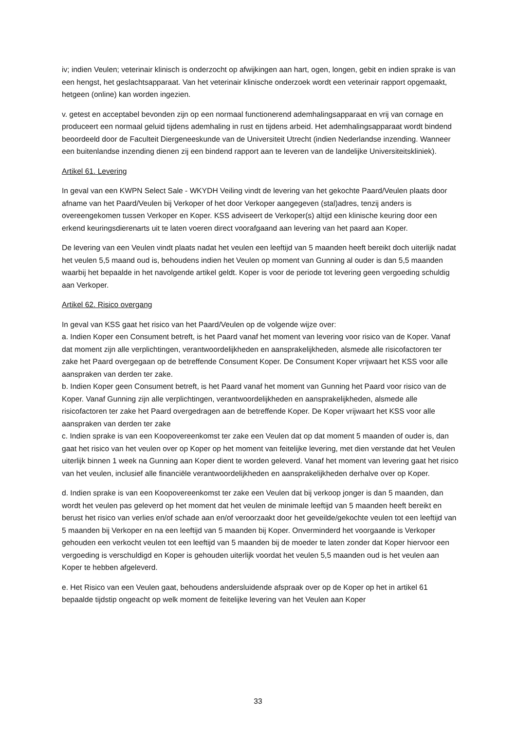iv; indien Veulen; veterinair klinisch is onderzocht op afwijkingen aan hart, ogen, longen, gebit en indien sprake is van een hengst, het geslachtsapparaat. Van het veterinair klinische onderzoek wordt een veterinair rapport opgemaakt, hetgeen (online) kan worden ingezien.
v. getest en acceptabel bevonden zijn op een normaal functionerend ademhalingsapparaat en vrij van cornage en produceert een normaal geluid tijdens ademhaling in rust en tijdens arbeid. Het ademhalingsapparaat wordt bindend beoordeeld door de Faculteit Diergeneeskunde van de Universiteit Utrecht (indien Nederlandse inzending. Wanneer een buitenlandse inzending dienen zij een bindend rapport aan te leveren van de landelijke Universiteitskliniek).
Artikel 61. Levering
In geval van een KWPN Select Sale - WKYDH Veiling vindt de levering van het gekochte Paard/Veulen plaats door afname van het Paard/Veulen bij Verkoper of het door Verkoper aangegeven (stal)adres, tenzij anders is overeengekomen tussen Verkoper en Koper. KSS adviseert de Verkoper(s) altijd een klinische keuring door een erkend keuringsdierenarts uit te laten voeren direct voorafgaand aan levering van het paard aan Koper.
De levering van een Veulen vindt plaats nadat het veulen een leeftijd van 5 maanden heeft bereikt doch uiterlijk nadat het veulen 5,5 maand oud is, behoudens indien het Veulen op moment van Gunning al ouder is dan 5,5 maanden waarbij het bepaalde in het navolgende artikel geldt. Koper is voor de periode tot levering geen vergoeding schuldig aan Verkoper.
Artikel 62. Risico overgang
In geval van KSS gaat het risico van het Paard/Veulen op de volgende wijze over:
a. Indien Koper een Consument betreft, is het Paard vanaf het moment van levering voor risico van de Koper. Vanaf dat moment zijn alle verplichtingen, verantwoordelijkheden en aansprakelijkheden, alsmede alle risicofactoren ter zake het Paard overgegaan op de betreffende Consument Koper. De Consument Koper vrijwaart het KSS voor alle aanspraken van derden ter zake.
b. Indien Koper geen Consument betreft, is het Paard vanaf het moment van Gunning het Paard voor risico van de Koper. Vanaf Gunning zijn alle verplichtingen, verantwoordelijkheden en aansprakelijkheden, alsmede alle risicofactoren ter zake het Paard overgedragen aan de betreffende Koper. De Koper vrijwaart het KSS voor alle aanspraken van derden ter zake
c. Indien sprake is van een Koopovereenkomst ter zake een Veulen dat op dat moment 5 maanden of ouder is, dan gaat het risico van het veulen over op Koper op het moment van feitelijke levering, met dien verstande dat het Veulen uiterlijk binnen 1 week na Gunning aan Koper dient te worden geleverd. Vanaf het moment van levering gaat het risico van het veulen, inclusief alle financiële verantwoordelijkheden en aansprakelijkheden derhalve over op Koper.
d. Indien sprake is van een Koopovereenkomst ter zake een Veulen dat bij verkoop jonger is dan 5 maanden, dan wordt het veulen pas geleverd op het moment dat het veulen de minimale leeftijd van 5 maanden heeft bereikt en berust het risico van verlies en/of schade aan en/of veroorzaakt door het geveilde/gekochte veulen tot een leeftijd van 5 maanden bij Verkoper en na een leeftijd van 5 maanden bij Koper. Onverminderd het voorgaande is Verkoper gehouden een verkocht veulen tot een leeftijd van 5 maanden bij de moeder te laten zonder dat Koper hiervoor een vergoeding is verschuldigd en Koper is gehouden uiterlijk voordat het veulen 5,5 maanden oud is het veulen aan Koper te hebben afgeleverd.
e. Het Risico van een Veulen gaat, behoudens andersluidende afspraak over op de Koper op het in artikel 61 bepaalde tijdstip ongeacht op welk moment de feitelijke levering van het Veulen aan Koper
33